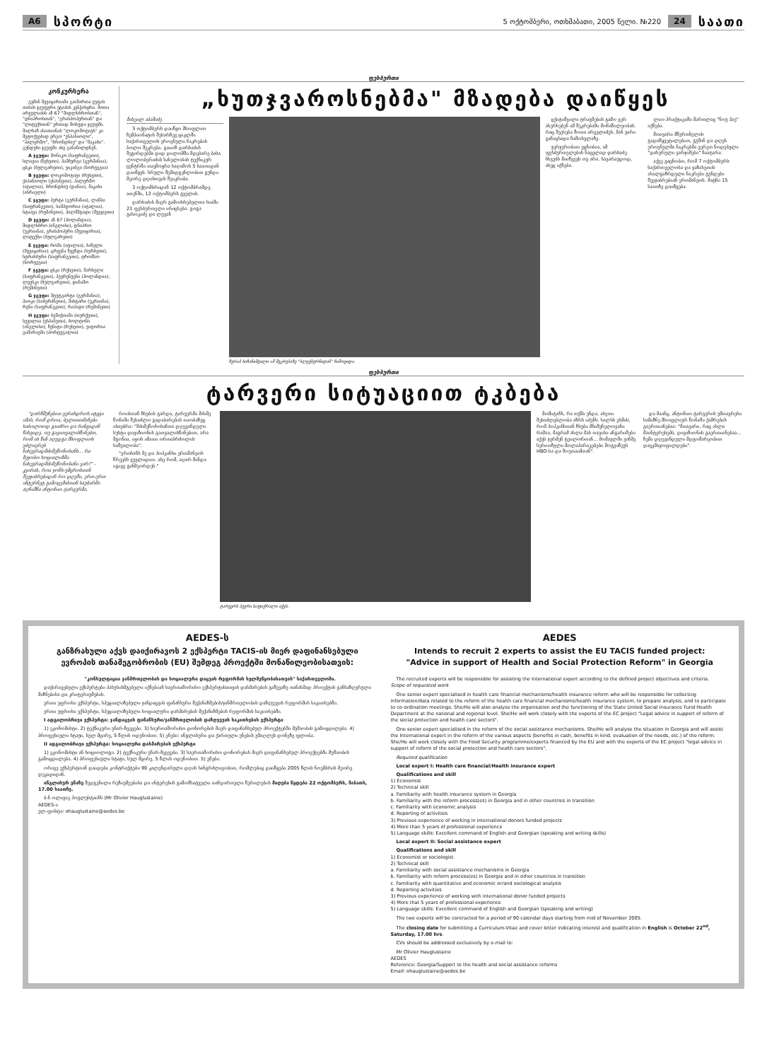A6 სპორტი
5 ოქტომბერი, ოთხშაბათი, 2005 წელი. №220 24 საათი
ფეხბურთი
კონკურსერა
გუშინ შვეიცარიაში გაიმართა უეფას თასის ჯგუფური ეტაპის კენჭისყრა. შოთა არველაძის აზ 67 "მიდლსბროსთან", "დნიპროსთან", "გრასჰოპერთან" და "ლიტექსთან" ერთად მოხვდა ჯგუფში. მალხაზ ასათიანის "ლოკომოტივს" კი მეტოქეებად ერგო "ესპანიოლი", "პალერმო", "ბრონდბიუ" და "მაკაბი". გუნდები ჯგუფში ასე განაწილდნენ.
A ჯგუფი: მონაკო (საფრანგეთი), სლავია (ჩეხეთი), ჰამბურგი (გერმანია), ცსკა (ბულგარეთი), ვიკინგი (ნორვეგია)
B ჯგუფი: ლოკომოტივი (რუსეთი), ესპანიოლი (ესპანეთი), პალერმო (იტალია), ბრონდბიუ (დანია), მაკაბი (ისრაელი)
C ჯგუფი: ჰერტა (გერმანია), ლანსი (საფრანგეთი), სამპდორია (იტალია), სტიაუა (რუმინეთი), ჰალმშტადი (შვედეთი)
D ჯგუფი: აზ 67 (ჰოლანდია), მიდლსბრო (ინგლისი), დნიპრო (უკრაინა), გრასჰოპერი (შვეიცარია), ლიტექსი (ბულგარეთი)
E ჯგუფი: რომა (იტალია), ბაზელი (შვეიცარია), ცრვენა ზვეზდა (სერბეთი), სტრასბური (საფრანგეთი), ტრომსო (ნორვეგია)
F ჯგუფი: ცსკა (რუსეთი), მარსელი (საფრანგეთი), ჰეერენვენი (ჰოლანდია), ლევსკი (ბულგარეთი), დინამო (რუმინეთი)
G ჯგუფი: შტუტგარტი (გერმანია), ჰაოკი (საბერძნეთი), შახტარი (უკრაინა), რენი (საფრანგეთი), რაპიდი (რუმინეთი)
H ჯგუფი: ბეშიქთაში (თურქეთი), სევილია (ესპანეთი), ბოლტონი (ინგლისი), ზენიტი (რუსეთი), ვიტორია გიმარაეში (პორტუგალია)
„ხუთჯვაროსნებმა" მზადება დაიწყეს
მიხეილ აბაშიძე
3 ოქტომბერს დაიწყო მსოფლიო ჩემპიონატის შესარჩევ ციკლში საქართველოს ეროვნული ნაკრების ბოლო შეკრება. გაიოზ დარსაძის შეგირდებმა დიდ დილომში მდებარე ბასა ლოლობერიძის სახელობის ტექნიკურ ცენტრში თავმოყრა საღამოს 5 საათიდან დაიწყეს. სრული შემადგენლობით გუნდი მეორე დღისთვის შეიკრიბა.
3 ოქტომბრიდან 12 ოქტომბრამდე, ათენში, 12 ოქტომბერს გველის.
დარსაძის მიერ გამოძახებულთა სიაში 21 ფეხბურთელი ირიცხება. გოგა გახოკიძე და ლევან
ზურაბ ხიზანიშვილი ამ შეკრებაზე "ბლექბერნიდან" ჩამოვიდა. ცქიტიშვილი ტრავმების გამო ვერ ახერხებენ ამ შეკრებაში მონაწილეობას. რაც შეეხება შოთა არველაძეს, მან უარი განაცხადა ჩამოსვლაზე.
ჯერჯერობით უცნობია, ამ ფეხბურთელების ნაცვლად დარსაძე სხვებს მიიწვევს თუ არა. სავარაუდოდ, ასეც იქნება.
ლიო პრაქტიკაში მართლაც "ნოუ ჰაუ" იქნება.
მთავარი მწვრთნელის გადაწყვეტილებით, გუშინ და დღეს ეროვნულმა ნაკრებმა ვერეთ ნოდებული "დახურული ვარჯიშები" ჩაატარა.
აქვე გაცნობთ, რომ 7 ოქტომბერს საქართველოსა და ყაზახეთის ახალგაზრდული ნაკრები გუნდები შეეჯიბრებიან ერთმანეთს. მატჩი 15 საათზე დაიწყება.
ფეხბურთი
ტარვერი სიტუაციით ტკბება
"დარწმუნებით ვერასდროს იტყვი იმას, რომ დროა, ბელთათმანები საბოლოოდ გაიძრო და რინგიდან წახვიდე. თუ გავითვალისწინებთ, რომ ის წინ აღუდგა მსოფლიოს უძლიერეს ნახევრადმძიმეწონოსანს... რა მეჯობო სოციალიზმი ნახევრადმძიმეწონოსანი ვარ!" - კვირას, როი ჯონს-უმცროსთან შეეჯიბრებიდან რო დღეში, ერთ-ერთ ინტერნეტ გამოცემასთან საუბარში აღნიშნა ანტონიო ტარვერმა.
როისთან ჩხუბის გარდა, ტარვერმა მძიმე წონაში შესაძლო გადაბარების თაობაზეც ისაუბრა: "მძიმეწონოსანთა დღევანდელი სუსტი დივიზიონის გათვალისწინებით, არა მგონია, იყოს იმათი ორთაბრძოლის საშუალობა".
"ერთხანს მე და ჰოპკინსი ერთმანეთს წრეებს ვუვლიდით. ასე რომ, აღარ მინდა იგივე განმეორდეს."
ტარვერს ბევრი საფიქრალი აქვს. მომიტანს, რა თქმა უნდა, ასეთი შესაძლებლობა აზრს იძენს. ხალხს ესმის, რომ ჰოპკინსთან ჩხუბი მნიშვნელოვანი რამაა, მაგრამ ახლა მას თავისი ანგარიშები აქვს ჯერმენ ტეილორთან... მომავლში ვინმე სერიოზული მოლაპარაკებები მოგვიწევს HBO-სა და შოუთაიმთან".
და მაინც, ანტონიო ტარვერის უმთავრესი სამიზნე მსოფლიურ წონაში ქამრების გაერთიანებაა: "მთავარი, რაც ახლა მაინტერესებს, დივიზიონის გაერთიანებაა... ჩემი დღევანდელი მდგომარეობით დავკმაყოფილდები".
AEDES-ს
განზრახული აქვს დაიქირავოს 2 ექსპერტი TACIS-ის მიერ დაფინანსებული ევროპის თანამეგობრობის (EU) შემდეგ პროექტში მონაწილეობისათვის:
"კონსულტაცია ჯანმრთელობის და სოციალური დაცვის რეფორმის ხელშეწყობისათვის" საქართველოში.
დაქირავებული ექსპერტები პასუხისმგებელი იქნებიან საერთაშორისო ექსპერტისათვის დახმარების გაწევაზე თანახმად პროექტის განსაზღვრული მიზნებისა და კრიტერიუმების.
ერთი უფროსი ექსპერტი, სპეციალიზებული ჯანდაცვის ფინანსური მექანიზმების/ჯანმრთელობის დაზღვევის რეფორმის საკითხებში.
ერთი უფროსი ექსპერტი, სპეციალიზებული სოციალური დახმარების მექანიზმების რეფორმის საკითხებში.
I ადგილობრივი ექსპერტი: ჯანდაცვის ფინანსური/ჯანმრთელობის დაზღვევის საკითხების ექსპერტი
1) ეკონომისტი. 2) ტექნიკური უნარ-ჩვევები. 3) საერთაშორისო დონორების მიერ დაფინანსებულ პროექტებში მუშაობის გამოცდილება. 4) პროფესიული სტაჟი, სულ მცირე, 5 წლის ოდენობით. 5) ენები: ინგლისური და ქართული ენების უმაღლეს დონეზე ფლობა.
II ადგილობრივი ექსპერტი: სოციალური დახმარების ექსპერტი
1) ეკონომისტი ან სოციოლოგი. 2) ტექნიკური უნარ-ჩვევები. 3) საერთაშორისო დონორების მიერ დაფინანსებულ პროექტებში მუშაობის გამოცდილება. 4) პროფესიული სტაჟი, სულ მცირე, 5 წლის ოდენობით. 5) ენები.
ორივე ექსპერტთან დაიდება კონტრაქტები 90 კალენდარული დღის ხანგრძლივობით, რომლებიც დაიწყება 2005 წლის ნოემბრის მეორე დეკადიდან.
ინგლისურ ენაზე შედგენილი რეზიუმეებისა და ინტერესის გამომხატველი თანდართული წერილების მიღება წყდება 22 ოქტომბერს, შაბათს, 17.00 საათზე.
ბ-ნ ოლივიე ჰოგლუსტაინს (Mr Olivier Hauglustaine)
AEDES-ი
ელ-ფოსტა: ohauglustaine@aedes.be
AEDES
Intends to recruit 2 experts to assist the EU TACIS funded project:
"Advice in support of Health and Social Protection Reform" in Georgia
The recruited experts will be responsible for assisting the International expert according to the defined project objectives and criteria.
Scope of requested work
One senior expert specialised in health care financial mechanisms/health insurance reform who will be responsible for collecting information/data related to the reform of the health care financial mechanisms/health insurance system, to prepare analysis, and to participate to co-ordination meetings. She/He will also analyse the organisation and the functioning of the State United Social Insurance Fund Health Department at the national and regional level. She/He will work closely with the experts of the EC project "Legal advice in support of reform of the social protection and health care sectors".
One senior expert specialised in the reform of the social assistance mechanisms. She/He will analyse the situation in Georgia and will assist the International expert in the reform of the various aspects (benefits in cash, benefits in kind, evaluation of the needs, etc.) of the reform. She/He will work closely with the Food Security programme/experts financed by the EU and with the experts of the EC project "legal advice in support of reform of the social protection and health care sectors".
Required qualification
Local expert I: Health care financial/Health insurance expert
Qualifications and skill
1) Economist
2) Technical skill
a. Familiarity with health insurance system in Georgia
b. Familiarity with the reform process(es) in Georgia and in other countries in transition
c. Familiarity with economic analysis
d. Reporting of activities
3) Previous experience of working in international donors funded projects
4) More than 5 years of professional experience
5) Language skills: Excellent command of English and Georgian (speaking and writing skills)
Local expert II: Social assistance expert
Qualifications and skill
1) Economist or sociologist
2) Technical skill
a. Familiarity with social assistance mechanisms in Georgia
b. Familiarity with reform process(es) in Georgia and in other countries in transition
c. Familiarity with quantitative and economic or/and sociological analysis
d. Reporting activities
3) Previous experience of working with international donor funded projects
4) More that 5 years of professional experience
5) Language skills: Excellent command of English and Georgian (speaking and writing)
The two experts will be contracted for a period of 90 calendar days starting from mid of November 2005.
The closing date for submitting a Curriculum-Vitae and cover letter indicating interest and qualification in English is October 22<sup>nd</sup>, Saturday, 17.00 hrs.
CVs should be addressed exclusively by e-mail to:
Mr Olivier Hauglustaine
AEDES
Reference: Georgia/Support to the health and social assistance reforms
Email: ohauglustaine@aedes.be